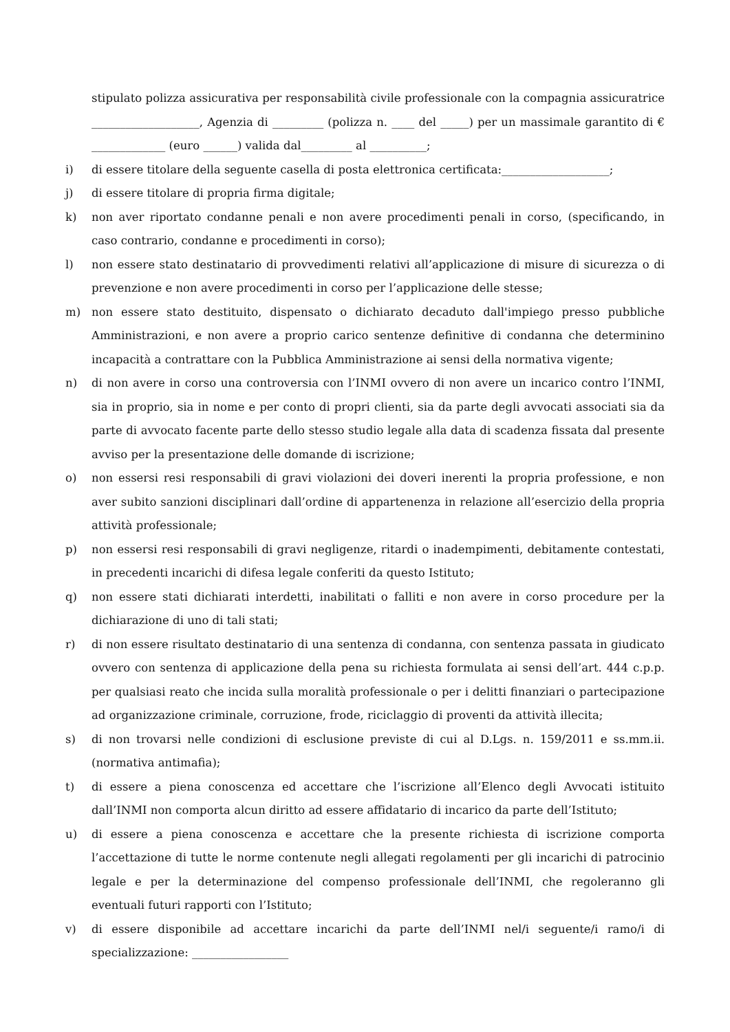stipulato polizza assicurativa per responsabilità civile professionale con la compagnia assicuratrice ___________________, Agenzia di _________ (polizza n. ____ del _____) per un massimale garantito di € _____________ (euro ______) valida dal_________ al __________;
i) di essere titolare della seguente casella di posta elettronica certificata:___________________;
j) di essere titolare di propria firma digitale;
k) non aver riportato condanne penali e non avere procedimenti penali in corso, (specificando, in caso contrario, condanne e procedimenti in corso);
l) non essere stato destinatario di provvedimenti relativi all’applicazione di misure di sicurezza o di prevenzione e non avere procedimenti in corso per l’applicazione delle stesse;
m) non essere stato destituito, dispensato o dichiarato decaduto dall'impiego presso pubbliche Amministrazioni, e non avere a proprio carico sentenze definitive di condanna che determinino incapacità a contrattare con la Pubblica Amministrazione ai sensi della normativa vigente;
n) di non avere in corso una controversia con l’INMI ovvero di non avere un incarico contro l’INMI, sia in proprio, sia in nome e per conto di propri clienti, sia da parte degli avvocati associati sia da parte di avvocato facente parte dello stesso studio legale alla data di scadenza fissata dal presente avviso per la presentazione delle domande di iscrizione;
o) non essersi resi responsabili di gravi violazioni dei doveri inerenti la propria professione, e non aver subito sanzioni disciplinari dall’ordine di appartenenza in relazione all’esercizio della propria attività professionale;
p) non essersi resi responsabili di gravi negligenze, ritardi o inadempimenti, debitamente contestati, in precedenti incarichi di difesa legale conferiti da questo Istituto;
q) non essere stati dichiarati interdetti, inabilitati o falliti e non avere in corso procedure per la dichiarazione di uno di tali stati;
r) di non essere risultato destinatario di una sentenza di condanna, con sentenza passata in giudicato ovvero con sentenza di applicazione della pena su richiesta formulata ai sensi dell’art. 444 c.p.p. per qualsiasi reato che incida sulla moralità professionale o per i delitti finanziari o partecipazione ad organizzazione criminale, corruzione, frode, riciclaggio di proventi da attività illecita;
s) di non trovarsi nelle condizioni di esclusione previste di cui al D.Lgs. n. 159/2011 e ss.mm.ii. (normativa antimafia);
t) di essere a piena conoscenza ed accettare che l’iscrizione all’Elenco degli Avvocati istituito dall’INMI non comporta alcun diritto ad essere affidatario di incarico da parte dell’Istituto;
u) di essere a piena conoscenza e accettare che la presente richiesta di iscrizione comporta l’accettazione di tutte le norme contenute negli allegati regolamenti per gli incarichi di patrocinio legale e per la determinazione del compenso professionale dell’INMI, che regoleranno gli eventuali futuri rapporti con l’Istituto;
v) di essere disponibile ad accettare incarichi da parte dell’INMI nel/i seguente/i ramo/i di specializzazione: _________________